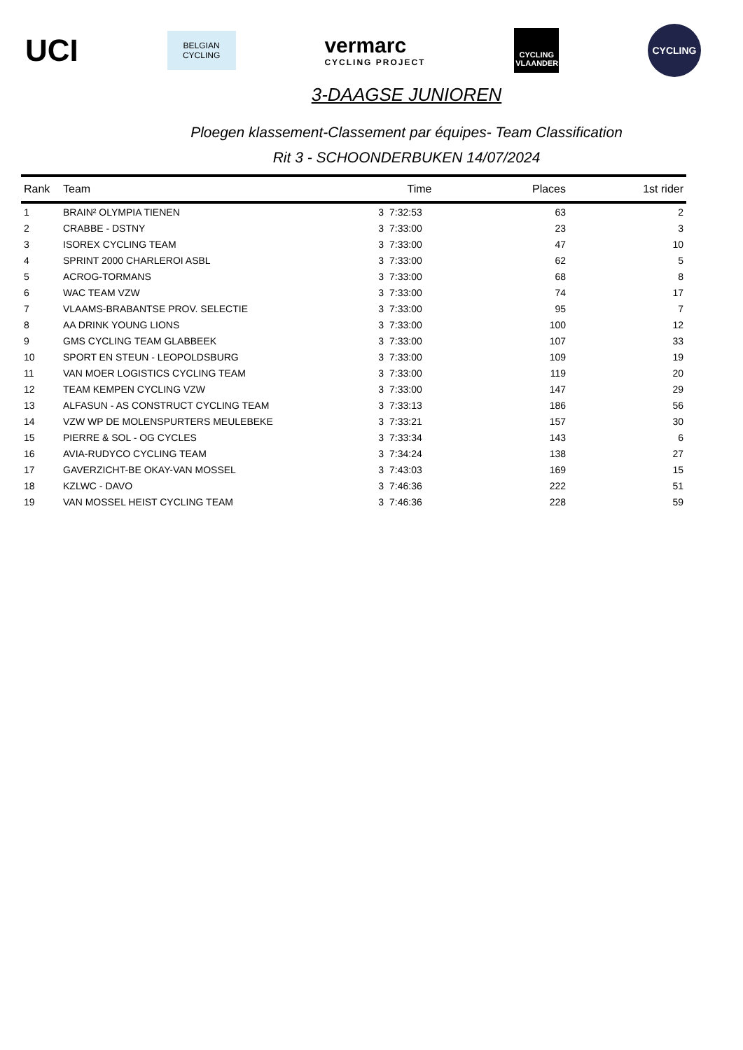UCI
BELGIAN
CYCLING
vermarc
CYCLING PROJECT
CYCLING
VLAANDEREN
CYCLING
3-DAAGSE JUNIOREN
Ploegen klassement-Classement par équipes- Team Classification
Rit 3 - SCHOONDERBUKEN 14/07/2024
| Rank | Team | Time | | Places | 1st rider |
| --- | --- | --- | --- | --- | --- |
| 1 | BRAIN² OLYMPIA TIENEN | 3 | 7:32:53 | 63 | 2 |
| 2 | CRABBE - DSTNY | 3 | 7:33:00 | 23 | 3 |
| 3 | ISOREX CYCLING TEAM | 3 | 7:33:00 | 47 | 10 |
| 4 | SPRINT 2000 CHARLEROI ASBL | 3 | 7:33:00 | 62 | 5 |
| 5 | ACROG-TORMANS | 3 | 7:33:00 | 68 | 8 |
| 6 | WAC TEAM VZW | 3 | 7:33:00 | 74 | 17 |
| 7 | VLAAMS-BRABANTSE PROV. SELECTIE | 3 | 7:33:00 | 95 | 7 |
| 8 | AA DRINK YOUNG LIONS | 3 | 7:33:00 | 100 | 12 |
| 9 | GMS CYCLING TEAM GLABBEEK | 3 | 7:33:00 | 107 | 33 |
| 10 | SPORT EN STEUN - LEOPOLDSBURG | 3 | 7:33:00 | 109 | 19 |
| 11 | VAN MOER LOGISTICS CYCLING TEAM | 3 | 7:33:00 | 119 | 20 |
| 12 | TEAM KEMPEN CYCLING VZW | 3 | 7:33:00 | 147 | 29 |
| 13 | ALFASUN - AS CONSTRUCT CYCLING TEAM | 3 | 7:33:13 | 186 | 56 |
| 14 | VZW WP DE MOLENSPURTERS MEULEBEKE | 3 | 7:33:21 | 157 | 30 |
| 15 | PIERRE & SOL - OG CYCLES | 3 | 7:33:34 | 143 | 6 |
| 16 | AVIA-RUDYCO CYCLING TEAM | 3 | 7:34:24 | 138 | 27 |
| 17 | GAVERZICHT-BE OKAY-VAN MOSSEL | 3 | 7:43:03 | 169 | 15 |
| 18 | KZLWC - DAVO | 3 | 7:46:36 | 222 | 51 |
| 19 | VAN MOSSEL HEIST CYCLING TEAM | 3 | 7:46:36 | 228 | 59 |